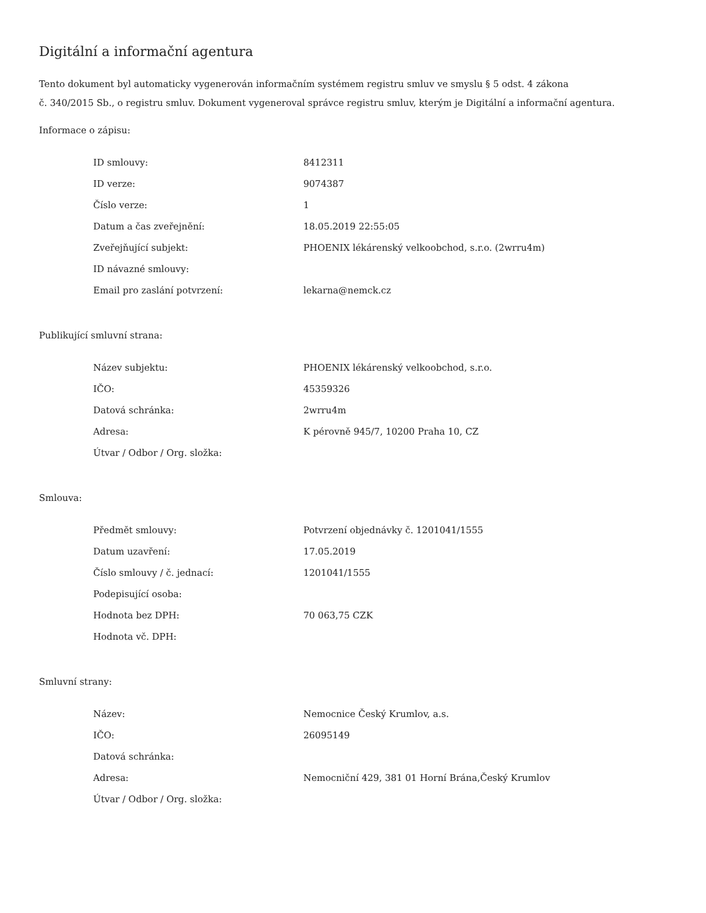Digitální a informační agentura
Tento dokument byl automaticky vygenerován informačním systémem registru smluv ve smyslu § 5 odst. 4 zákona
č. 340/2015 Sb., o registru smluv. Dokument vygeneroval správce registru smluv, kterým je Digitální a informační agentura.
Informace o zápisu:
| ID smlouvy: | 8412311 |
| ID verze: | 9074387 |
| Číslo verze: | 1 |
| Datum a čas zveřejnění: | 18.05.2019 22:55:05 |
| Zveřejňující subjekt: | PHOENIX lékárenský velkoobchod, s.r.o. (2wrru4m) |
| ID návazné smlouvy: | |
| Email pro zaslání potvrzení: | lekarna@nemck.cz |
Publikující smluvní strana:
| Název subjektu: | PHOENIX lékárenský velkoobchod, s.r.o. |
| IČO: | 45359326 |
| Datová schránka: | 2wrru4m |
| Adresa: | K pérovně 945/7, 10200 Praha 10, CZ |
| Útvar / Odbor / Org. složka: | |
Smlouva:
| Předmět smlouvy: | Potvrzení objednávky č. 1201041/1555 |
| Datum uzavření: | 17.05.2019 |
| Číslo smlouvy / č. jednací: | 1201041/1555 |
| Podepisující osoba: | |
| Hodnota bez DPH: | 70 063,75 CZK |
| Hodnota vč. DPH: | |
Smluvní strany:
| Název: | Nemocnice Český Krumlov, a.s. |
| IČO: | 26095149 |
| Datová schránka: | |
| Adresa: | Nemocniční 429, 381 01 Horní Brána,Český Krumlov |
| Útvar / Odbor / Org. složka: | |